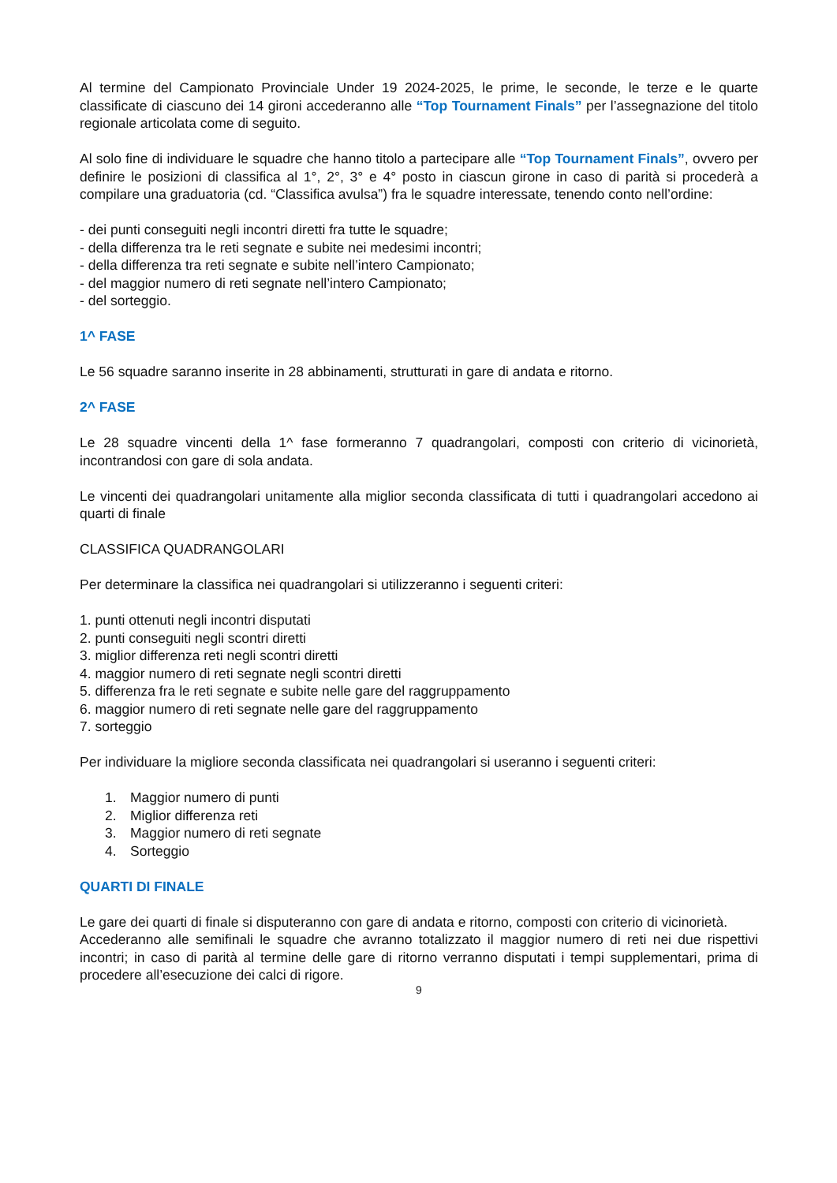Al termine del Campionato Provinciale Under 19 2024-2025, le prime, le seconde, le terze e le quarte classificate di ciascuno dei 14 gironi accederanno alle “Top Tournament Finals” per l’assegnazione del titolo regionale articolata come di seguito.
Al solo fine di individuare le squadre che hanno titolo a partecipare alle “Top Tournament Finals”, ovvero per definire le posizioni di classifica al 1°, 2°, 3° e 4° posto in ciascun girone in caso di parità si procederà a compilare una graduatoria (cd. “Classifica avulsa”) fra le squadre interessate, tenendo conto nell’ordine:
- dei punti conseguiti negli incontri diretti fra tutte le squadre;
- della differenza tra le reti segnate e subite nei medesimi incontri;
- della differenza tra reti segnate e subite nell’intero Campionato;
- del maggior numero di reti segnate nell’intero Campionato;
- del sorteggio.
1^ FASE
Le 56 squadre saranno inserite in 28 abbinamenti, strutturati in gare di andata e ritorno.
2^ FASE
Le 28 squadre vincenti della 1^ fase formeranno 7 quadrangolari, composti con criterio di vicinorietà, incontrandosi con gare di sola andata.
Le vincenti dei quadrangolari unitamente alla miglior seconda classificata di tutti i quadrangolari accedono ai quarti di finale
CLASSIFICA QUADRANGOLARI
Per determinare la classifica nei quadrangolari si utilizzeranno i seguenti criteri:
1. punti ottenuti negli incontri disputati
2. punti conseguiti negli scontri diretti
3. miglior differenza reti negli scontri diretti
4. maggior numero di reti segnate negli scontri diretti
5. differenza fra le reti segnate e subite nelle gare del raggruppamento
6. maggior numero di reti segnate nelle gare del raggruppamento
7. sorteggio
Per individuare la migliore seconda classificata nei quadrangolari si useranno i seguenti criteri:
1. Maggior numero di punti
2. Miglior differenza reti
3. Maggior numero di reti segnate
4. Sorteggio
QUARTI DI FINALE
Le gare dei quarti di finale si disputeranno con gare di andata e ritorno, composti con criterio di vicinorietà.
Accederanno alle semifinali le squadre che avranno totalizzato il maggior numero di reti nei due rispettivi incontri; in caso di parità al termine delle gare di ritorno verranno disputati i tempi supplementari, prima di procedere all’esecuzione dei calci di rigore.
9